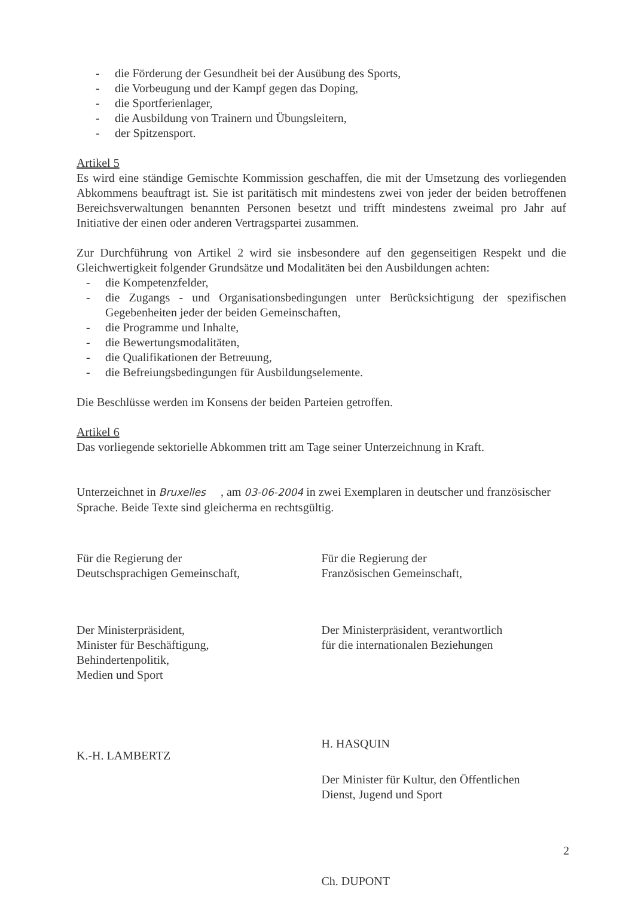- die Förderung der Gesundheit bei der Ausübung des Sports,
- die Vorbeugung und der Kampf gegen das Doping,
- die Sportferienlager,
- die Ausbildung von Trainern und Übungsleitern,
- der Spitzensport.
Artikel 5
Es wird eine ständige Gemischte Kommission geschaffen, die mit der Umsetzung des vorliegenden Abkommens beauftragt ist. Sie ist paritätisch mit mindestens zwei von jeder der beiden betroffenen Bereichsverwaltungen benannten Personen besetzt und trifft mindestens zweimal pro Jahr auf Initiative der einen oder anderen Vertragspartei zusammen.
Zur Durchführung von Artikel 2 wird sie insbesondere auf den gegenseitigen Respekt und die Gleichwertigkeit folgender Grundsätze und Modalitäten bei den Ausbildungen achten:
- die Kompetenzfelder,
- die Zugangs - und Organisationsbedingungen unter Berücksichtigung der spezifischen Gegebenheiten jeder der beiden Gemeinschaften,
- die Programme und Inhalte,
- die Bewertungsmodalitäten,
- die Qualifikationen der Betreuung,
- die Befreiungsbedingungen für Ausbildungselemente.
Die Beschlüsse werden im Konsens der beiden Parteien getroffen.
Artikel 6
Das vorliegende sektorielle Abkommen tritt am Tage seiner Unterzeichnung in Kraft.
Unterzeichnet in Bruxelles , am 03-06-2004 in zwei Exemplaren in deutscher und französischer Sprache. Beide Texte sind gleicherma en rechtsgültig.
Für die Regierung der
Deutschsprachigen Gemeinschaft,
Der Ministerpräsident,
Minister für Beschäftigung,
Behindertenpolitik,
Medien und Sport
K.-H. LAMBERTZ
Für die Regierung der
Französischen Gemeinschaft,
Der Ministerpräsident, verantwortlich
für die internationalen Beziehungen
H. HASQUIN
Der Minister für Kultur, den Öffentlichen
Dienst, Jugend und Sport
Ch. DUPONT
2